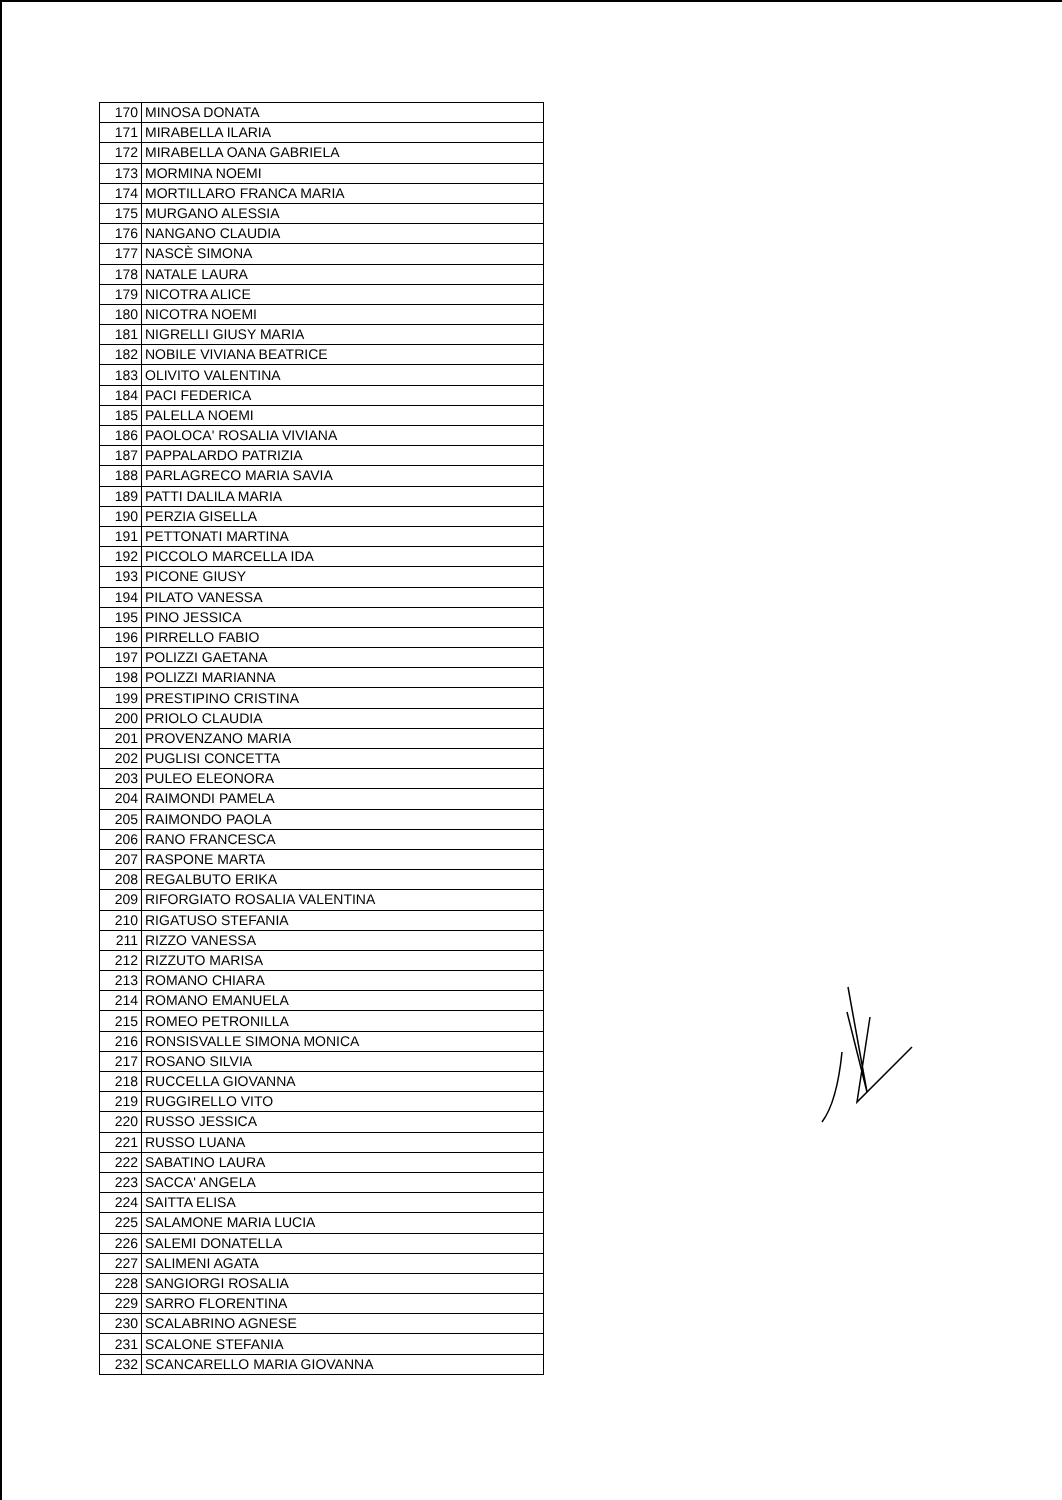| 170 | MINOSA DONATA |
| 171 | MIRABELLA ILARIA |
| 172 | MIRABELLA OANA GABRIELA |
| 173 | MORMINA NOEMI |
| 174 | MORTILLARO FRANCA MARIA |
| 175 | MURGANO ALESSIA |
| 176 | NANGANO CLAUDIA |
| 177 | NASCÈ SIMONA |
| 178 | NATALE LAURA |
| 179 | NICOTRA ALICE |
| 180 | NICOTRA NOEMI |
| 181 | NIGRELLI GIUSY MARIA |
| 182 | NOBILE VIVIANA BEATRICE |
| 183 | OLIVITO VALENTINA |
| 184 | PACI FEDERICA |
| 185 | PALELLA NOEMI |
| 186 | PAOLOCA' ROSALIA VIVIANA |
| 187 | PAPPALARDO PATRIZIA |
| 188 | PARLAGRECO MARIA SAVIA |
| 189 | PATTI DALILA MARIA |
| 190 | PERZIA GISELLA |
| 191 | PETTONATI MARTINA |
| 192 | PICCOLO MARCELLA IDA |
| 193 | PICONE GIUSY |
| 194 | PILATO VANESSA |
| 195 | PINO JESSICA |
| 196 | PIRRELLO FABIO |
| 197 | POLIZZI GAETANA |
| 198 | POLIZZI MARIANNA |
| 199 | PRESTIPINO CRISTINA |
| 200 | PRIOLO CLAUDIA |
| 201 | PROVENZANO MARIA |
| 202 | PUGLISI CONCETTA |
| 203 | PULEO ELEONORA |
| 204 | RAIMONDI PAMELA |
| 205 | RAIMONDO PAOLA |
| 206 | RANO FRANCESCA |
| 207 | RASPONE MARTA |
| 208 | REGALBUTO ERIKA |
| 209 | RIFORGIATO ROSALIA VALENTINA |
| 210 | RIGATUSO STEFANIA |
| 211 | RIZZO VANESSA |
| 212 | RIZZUTO MARISA |
| 213 | ROMANO CHIARA |
| 214 | ROMANO EMANUELA |
| 215 | ROMEO PETRONILLA |
| 216 | RONSISVALLE SIMONA MONICA |
| 217 | ROSANO SILVIA |
| 218 | RUCCELLA GIOVANNA |
| 219 | RUGGIRELLO VITO |
| 220 | RUSSO JESSICA |
| 221 | RUSSO LUANA |
| 222 | SABATINO LAURA |
| 223 | SACCA' ANGELA |
| 224 | SAITTA ELISA |
| 225 | SALAMONE MARIA LUCIA |
| 226 | SALEMI DONATELLA |
| 227 | SALIMENI AGATA |
| 228 | SANGIORGI ROSALIA |
| 229 | SARRO FLORENTINA |
| 230 | SCALABRINO AGNESE |
| 231 | SCALONE STEFANIA |
| 232 | SCANCARELLO MARIA GIOVANNA |